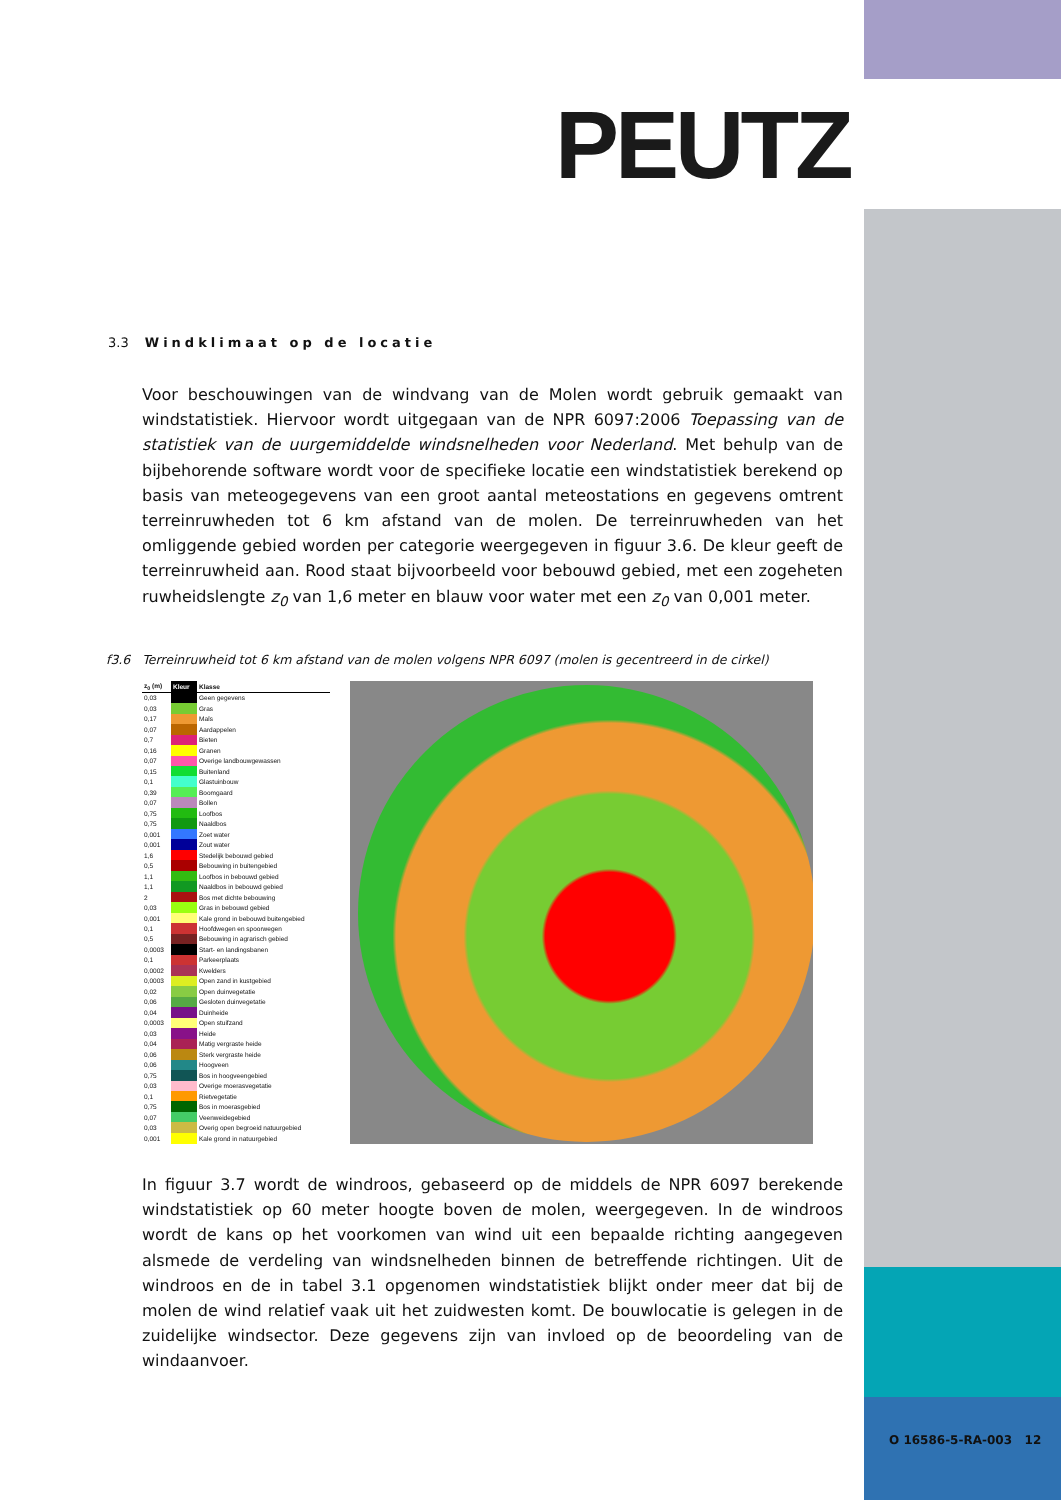PEUTZ
3.3 Windklimaat op de locatie
Voor beschouwingen van de windvang van de Molen wordt gebruik gemaakt van windstatistiek. Hiervoor wordt uitgegaan van de NPR 6097:2006 Toepassing van de statistiek van de uurgemiddelde windsnelheden voor Nederland. Met behulp van de bijbehorende software wordt voor de specifieke locatie een windstatistiek berekend op basis van meteogegevens van een groot aantal meteostations en gegevens omtrent terreinruwheden tot 6 km afstand van de molen. De terreinruwheden van het omliggende gebied worden per categorie weergegeven in figuur 3.6. De kleur geeft de terreinruwheid aan. Rood staat bijvoorbeeld voor bebouwd gebied, met een zogeheten ruwheidslengte z<sub>0</sub> van 1,6 meter en blauw voor water met een z<sub>0</sub> van 0,001 meter.
f3.6 Terreinruwheid tot 6 km afstand van de molen volgens NPR 6097 (molen is gecentreerd in de cirkel)
| z<sub>0</sub> (m) | Kleur | Klasse |
| --- | --- | --- |
| 0,03 | | Geen gegevens |
| 0,03 | | Gras |
| 0,17 | | Maïs |
| 0,07 | | Aardappelen |
| 0,7 | | Bieten |
| 0,16 | | Granen |
| 0,07 | | Overige landbouwgewassen |
| 0,15 | | Buitenland |
| 0,1 | | Glastuinbouw |
| 0,39 | | Boomgaard |
| 0,07 | | Bollen |
| 0,75 | | Loofbos |
| 0,75 | | Naaldbos |
| 0,001 | | Zoet water |
| 0,001 | | Zout water |
| 1,6 | | Stedelijk bebouwd gebied |
| 0,5 | | Bebouwing in buitengebied |
| 1,1 | | Loofbos in bebouwd gebied |
| 1,1 | | Naaldbos in bebouwd gebied |
| 2 | | Bos met dichte bebouwing |
| 0,03 | | Gras in bebouwd gebied |
| 0,001 | | Kale grond in bebouwd buitengebied |
| 0,1 | | Hoofdwegen en spoorwegen |
| 0,5 | | Bebouwing in agrarisch gebied |
| 0,0003 | | Start- en landingsbanen |
| 0,1 | | Parkeerplaats |
| 0,0002 | | Kwelders |
| 0,0003 | | Open zand in kustgebied |
| 0,02 | | Open duinvegetatie |
| 0,06 | | Gesloten duinvegetatie |
| 0,04 | | Duinheide |
| 0,0003 | | Open stuifzand |
| 0,03 | | Heide |
| 0,04 | | Matig vergraste heide |
| 0,06 | | Sterk vergraste heide |
| 0,06 | | Hoogveen |
| 0,75 | | Bos in hoogveengebied |
| 0,03 | | Overige moerasvegetatie |
| 0,1 | | Rietvegetatie |
| 0,75 | | Bos in moerasgebied |
| 0,07 | | Veenweidegebied |
| 0,03 | | Overig open begroeid natuurgebied |
| 0,001 | | Kale grond in natuurgebied |
In figuur 3.7 wordt de windroos, gebaseerd op de middels de NPR 6097 berekende windstatistiek op 60 meter hoogte boven de molen, weergegeven. In de windroos wordt de kans op het voorkomen van wind uit een bepaalde richting aangegeven alsmede de verdeling van windsnelheden binnen de betreffende richtingen. Uit de windroos en de in tabel 3.1 opgenomen windstatistiek blijkt onder meer dat bij de molen de wind relatief vaak uit het zuidwesten komt. De bouwlocatie is gelegen in de zuidelijke windsector. Deze gegevens zijn van invloed op de beoordeling van de windaanvoer.
O 16586-5-RA-003 12